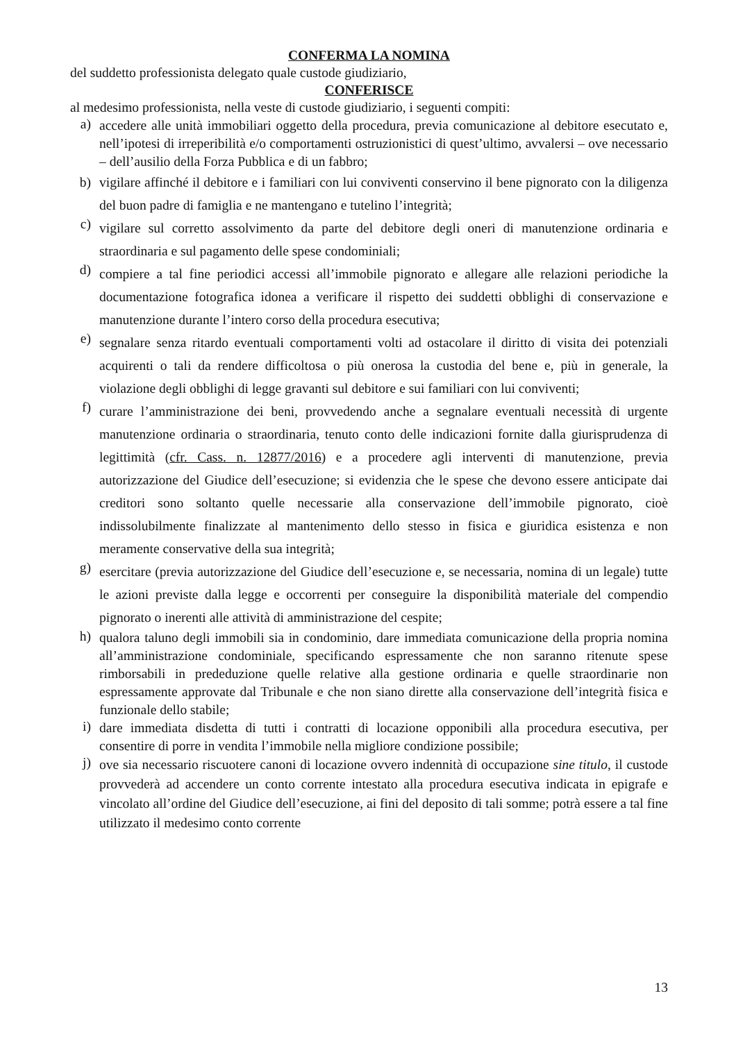CONFERMA LA NOMINA
del suddetto professionista delegato quale custode giudiziario,
CONFERISCE
al medesimo professionista, nella veste di custode giudiziario, i seguenti compiti:
a)
accedere alle unità immobiliari oggetto della procedura, previa comunicazione al debitore esecutato e, nell’ipotesi di irreperibilità e/o comportamenti ostruzionistici di quest’ultimo, avvalersi – ove necessario – dell’ausilio della Forza Pubblica e di un fabbro;
b)
vigilare affinché il debitore e i familiari con lui conviventi conservino il bene pignorato con la diligenza del buon padre di famiglia e ne mantengano e tutelino l’integrità;
c)
vigilare sul corretto assolvimento da parte del debitore degli oneri di manutenzione ordinaria e straordinaria e sul pagamento delle spese condominiali;
d)
compiere a tal fine periodici accessi all’immobile pignorato e allegare alle relazioni periodiche la documentazione fotografica idonea a verificare il rispetto dei suddetti obblighi di conservazione e manutenzione durante l’intero corso della procedura esecutiva;
e)
segnalare senza ritardo eventuali comportamenti volti ad ostacolare il diritto di visita dei potenziali acquirenti o tali da rendere difficoltosa o più onerosa la custodia del bene e, più in generale, la violazione degli obblighi di legge gravanti sul debitore e sui familiari con lui conviventi;
f)
curare l’amministrazione dei beni, provvedendo anche a segnalare eventuali necessità di urgente manutenzione ordinaria o straordinaria, tenuto conto delle indicazioni fornite dalla giurisprudenza di legittimità (cfr. Cass. n. 12877/2016) e a procedere agli interventi di manutenzione, previa autorizzazione del Giudice dell’esecuzione; si evidenzia che le spese che devono essere anticipate dai creditori sono soltanto quelle necessarie alla conservazione dell’immobile pignorato, cioè indissolubilmente finalizzate al mantenimento dello stesso in fisica e giuridica esistenza e non meramente conservative della sua integrità;
g)
esercitare (previa autorizzazione del Giudice dell’esecuzione e, se necessaria, nomina di un legale) tutte le azioni previste dalla legge e occorrenti per conseguire la disponibilità materiale del compendio pignorato o inerenti alle attività di amministrazione del cespite;
h)
qualora taluno degli immobili sia in condominio, dare immediata comunicazione della propria nomina all’amministrazione condominiale, specificando espressamente che non saranno ritenute spese rimborsabili in prededuzione quelle relative alla gestione ordinaria e quelle straordinarie non espressamente approvate dal Tribunale e che non siano dirette alla conservazione dell’integrità fisica e funzionale dello stabile;
i)
dare immediata disdetta di tutti i contratti di locazione opponibili alla procedura esecutiva, per consentire di porre in vendita l’immobile nella migliore condizione possibile;
j)
ove sia necessario riscuotere canoni di locazione ovvero indennità di occupazione sine titulo, il custode provvederà ad accendere un conto corrente intestato alla procedura esecutiva indicata in epigrafe e vincolato all’ordine del Giudice dell’esecuzione, ai fini del deposito di tali somme; potrà essere a tal fine utilizzato il medesimo conto corrente
13